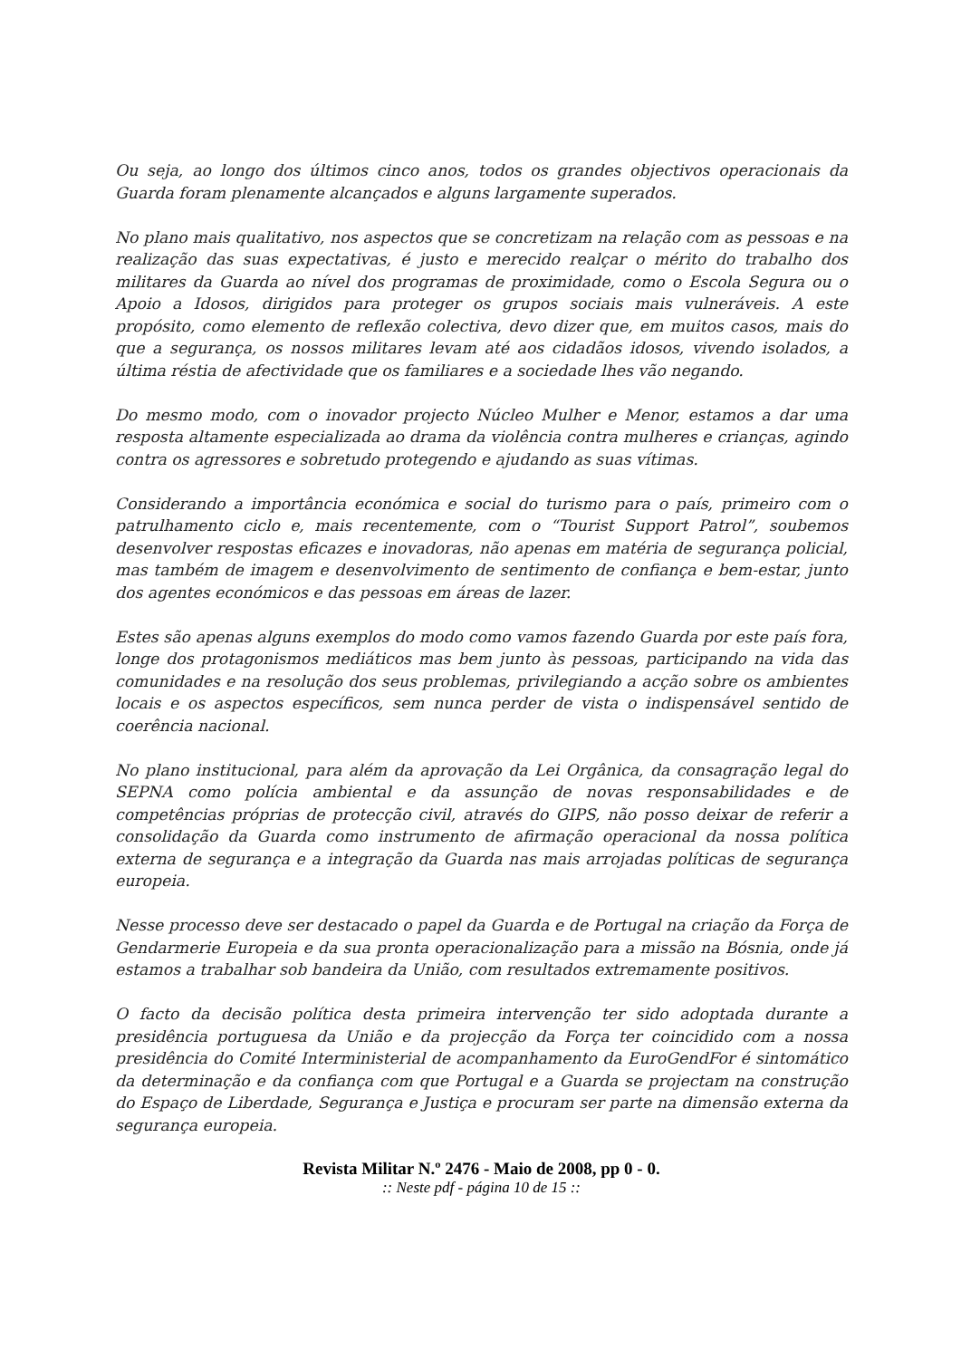Ou seja, ao longo dos últimos cinco anos, todos os grandes objectivos operacionais da Guarda foram plenamente alcançados e alguns largamente superados.
No plano mais qualitativo, nos aspectos que se concretizam na relação com as pessoas e na realização das suas expectativas, é justo e merecido realçar o mérito do trabalho dos militares da Guarda ao nível dos programas de proximidade, como o Escola Segura ou o Apoio a Idosos, dirigidos para proteger os grupos sociais mais vulneráveis. A este propósito, como elemento de reflexão colectiva, devo dizer que, em muitos casos, mais do que a segurança, os nossos militares levam até aos cidadãos idosos, vivendo isolados, a última réstia de afectividade que os familiares e a sociedade lhes vão negando.
Do mesmo modo, com o inovador projecto Núcleo Mulher e Menor, estamos a dar uma resposta altamente especializada ao drama da violência contra mulheres e crianças, agindo contra os agressores e sobretudo protegendo e ajudando as suas vítimas.
Considerando a importância económica e social do turismo para o país, primeiro com o patrulhamento ciclo e, mais recentemente, com o “Tourist Support Patrol”, soubemos desenvolver respostas eficazes e inovadoras, não apenas em matéria de segurança policial, mas também de imagem e desenvolvimento de sentimento de confiança e bem-estar, junto dos agentes económicos e das pessoas em áreas de lazer.
Estes são apenas alguns exemplos do modo como vamos fazendo Guarda por este país fora, longe dos protagonismos mediáticos mas bem junto às pessoas, participando na vida das comunidades e na resolução dos seus problemas, privilegiando a acção sobre os ambientes locais e os aspectos específicos, sem nunca perder de vista o indispensável sentido de coerência nacional.
No plano institucional, para além da aprovação da Lei Orgânica, da consagração legal do SEPNA como polícia ambiental e da assunção de novas responsabilidades e de competências próprias de protecção civil, através do GIPS, não posso deixar de referir a consolidação da Guarda como instrumento de afirmação operacional da nossa política externa de segurança e a integração da Guarda nas mais arrojadas políticas de segurança europeia.
Nesse processo deve ser destacado o papel da Guarda e de Portugal na criação da Força de Gendarmerie Europeia e da sua pronta operacionalização para a missão na Bósnia, onde já estamos a trabalhar sob bandeira da União, com resultados extremamente positivos.
O facto da decisão política desta primeira intervenção ter sido adoptada durante a presidência portuguesa da União e da projecção da Força ter coincidido com a nossa presidência do Comité Interministerial de acompanhamento da EuroGendFor é sintomático da determinação e da confiança com que Portugal e a Guarda se projectam na construção do Espaço de Liberdade, Segurança e Justiça e procuram ser parte na dimensão externa da segurança europeia.
Revista Militar N.º 2476 - Maio de 2008, pp 0 - 0.
:: Neste pdf - página 10 de 15 ::